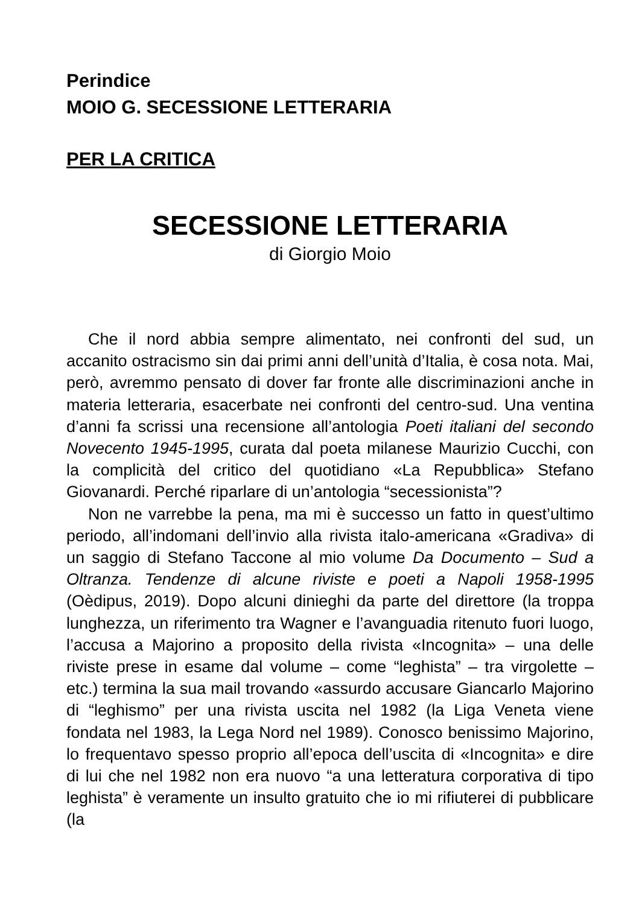Perindice
MOIO G. SECESSIONE LETTERARIA
PER LA CRITICA
SECESSIONE LETTERARIA
di Giorgio Moio
Che il nord abbia sempre alimentato, nei confronti del sud, un accanito ostracismo sin dai primi anni dell’unità d’Italia, è cosa nota. Mai, però, avremmo pensato di dover far fronte alle discriminazioni anche in materia letteraria, esacerbate nei confronti del centro-sud. Una ventina d’anni fa scrissi una recensione all’antologia Poeti italiani del secondo Novecento 1945-1995, curata dal poeta milanese Maurizio Cucchi, con la complicità del critico del quotidiano «La Repubblica» Stefano Giovanardi. Perché riparlare di un’antologia “secessionista”?
Non ne varrebbe la pena, ma mi è successo un fatto in quest’ultimo periodo, all’indomani dell’invio alla rivista italo-americana «Gradiva» di un saggio di Stefano Taccone al mio volume Da Documento – Sud a Oltranza. Tendenze di alcune riviste e poeti a Napoli 1958-1995 (Oèdipus, 2019). Dopo alcuni dinieghi da parte del direttore (la troppa lunghezza, un riferimento tra Wagner e l’avanguadia ritenuto fuori luogo, l’accusa a Majorino a proposito della rivista «Incognita» – una delle riviste prese in esame dal volume – come “leghista” – tra virgolette – etc.) termina la sua mail trovando «assurdo accusare Giancarlo Majorino di “leghismo” per una rivista uscita nel 1982 (la Liga Veneta viene fondata nel 1983, la Lega Nord nel 1989). Conosco benissimo Majorino, lo frequentavo spesso proprio all’epoca dell’uscita di «Incognita» e dire di lui che nel 1982 non era nuovo “a una letteratura corporativa di tipo leghista” è veramente un insulto gratuito che io mi rifiuterei di pubblicare (la